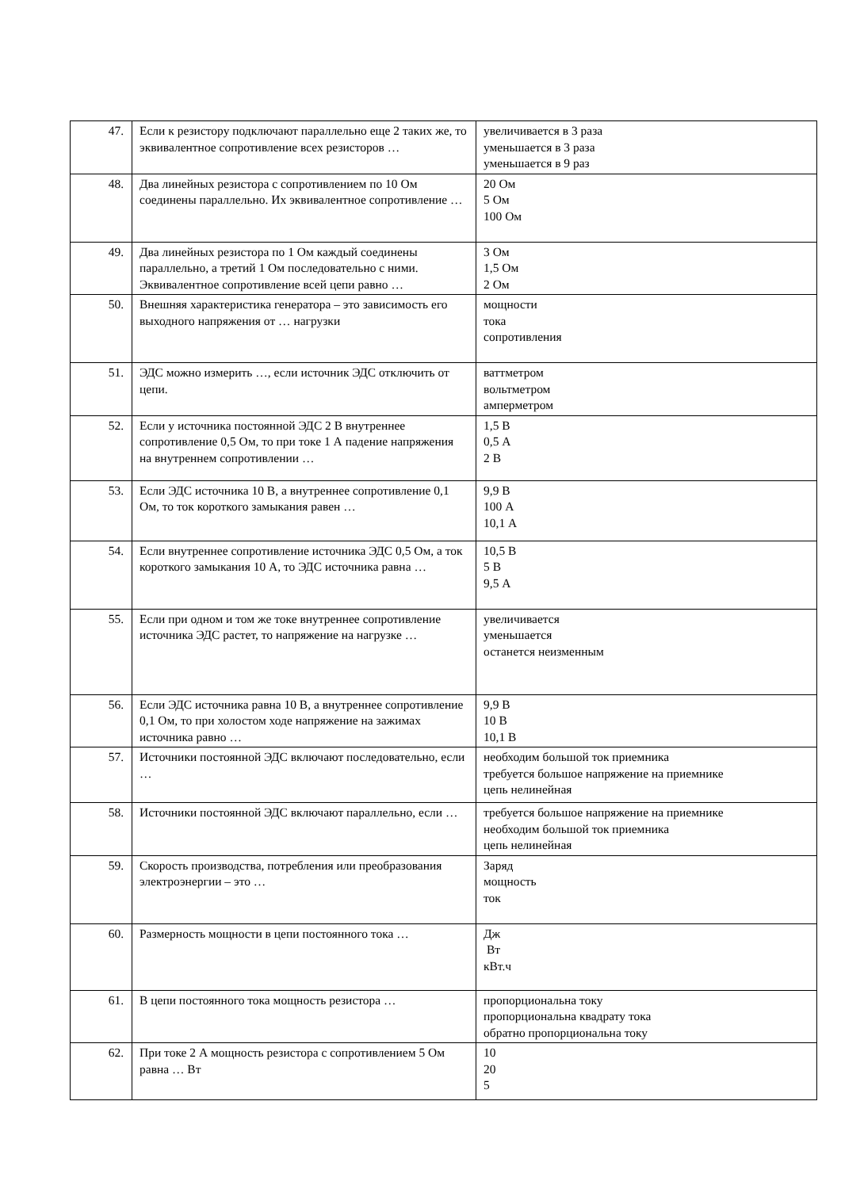| 47. | Если к резистору подключают параллельно еще 2 таких же, то эквивалентное сопротивление всех резисторов … | увеличивается в 3 раза уменьшается в 3 раза уменьшается в 9 раз |
| 48. | Два линейных резистора с сопротивлением по 10 Ом соединены параллельно. Их эквивалентное сопротивление … | 20 Ом 5 Ом 100 Ом |
| 49. | Два линейных резистора по 1 Ом каждый соединены параллельно, а третий 1 Ом последовательно с ними. Эквивалентное сопротивление всей цепи равно … | 3 Ом 1,5 Ом 2 Ом |
| 50. | Внешняя характеристика генератора – это зависимость его выходного напряжения от … нагрузки | мощности тока сопротивления |
| 51. | ЭДС можно измерить …, если источник ЭДС отключить от цепи. | ваттметром вольтметром амперметром |
| 52. | Если у источника постоянной ЭДС 2 В внутреннее сопротивление 0,5 Ом, то при токе 1 А падение напряжения на внутреннем сопротивлении … | 1,5 В 0,5 А 2 В |
| 53. | Если ЭДС источника 10 В, а внутреннее сопротивление 0,1 Ом, то ток короткого замыкания равен … | 9,9 В 100 А 10,1 А |
| 54. | Если внутреннее сопротивление источника ЭДС 0,5 Ом, а ток короткого замыкания 10 А, то ЭДС источника равна … | 10,5 В 5 В 9,5 А |
| 55. | Если при одном и том же токе внутреннее сопротивление источника ЭДС растет, то напряжение на нагрузке … | увеличивается уменьшается останется неизменным |
| 56. | Если ЭДС источника равна 10 В, а внутреннее сопротивление 0,1 Ом, то при холостом ходе напряжение на зажимах источника равно … | 9,9 В 10 В 10,1 В |
| 57. | Источники постоянной ЭДС включают последовательно, если … | необходим большой ток приемника требуется большое напряжение на приемнике цепь нелинейная |
| 58. | Источники постоянной ЭДС включают параллельно, если … | требуется большое напряжение на приемнике необходим большой ток приемника цепь нелинейная |
| 59. | Скорость производства, потребления или преобразования электроэнергии – это … | Заряд мощность ток |
| 60. | Размерность мощности в цепи постоянного тока … | Дж Вт кВт.ч |
| 61. | В цепи постоянного тока мощность резистора … | пропорциональна току пропорциональна квадрату тока обратно пропорциональна току |
| 62. | При токе 2 А мощность резистора с сопротивлением 5 Ом равна … Вт | 10 20 5 |